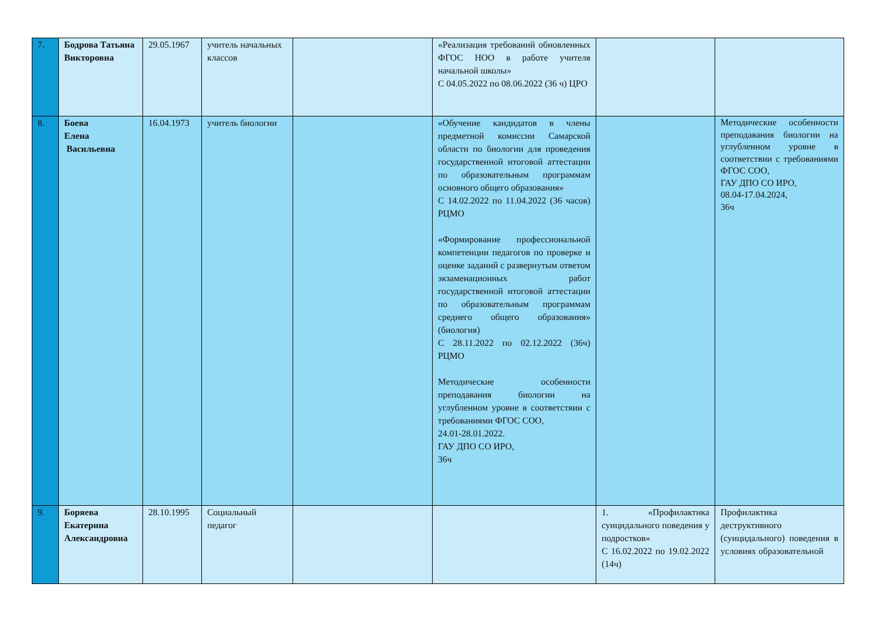| 7. | Бодрова Татьяна Викторовна | 29.05.1967 | учитель начальных классов | | «Реализация требований обновленных ФГОС НОО в работе учителя начальной школы» С 04.05.2022 по 08.06.2022 (36 ч) ЦРО | | |
| 8. | Боева Елена Васильевна | 16.04.1973 | учитель биологии | | «Обучение кандидатов в члены предметной комиссии Самарской области по биологии для проведения государственной итоговой аттестации по образовательным программам основного общего образования» С 14.02.2022 по 11.04.2022 (36 часов) РЦМО «Формирование профессиональной компетенции педагогов по проверке и оценке заданий с развернутым ответом экзаменационных работ государственной итоговой аттестации по образовательным программам среднего общего образования» (биология) С 28.11.2022 по 02.12.2022 (36ч) РЦМО Методические особенности преподавания биологии на углубленном уровне в соответствии с требованиями ФГОС СОО, 24.01-28.01.2022. ГАУ ДПО СО ИРО, 36ч | | Методические особенности преподавания биологии на углубленном уровне в соответствии с требованиями ФГОС СОО, ГАУ ДПО СО ИРО, 08.04-17.04.2024, 36ч |
| 9. | Боряева Екатерина Александровна | 28.10.1995 | Социальный педагог | | | 1. «Профилактика суицидального поведения у подростков» С 16.02.2022 по 19.02.2022 (14ч) | Профилактика деструктивного (суицидального) поведения в условиях образовательной |